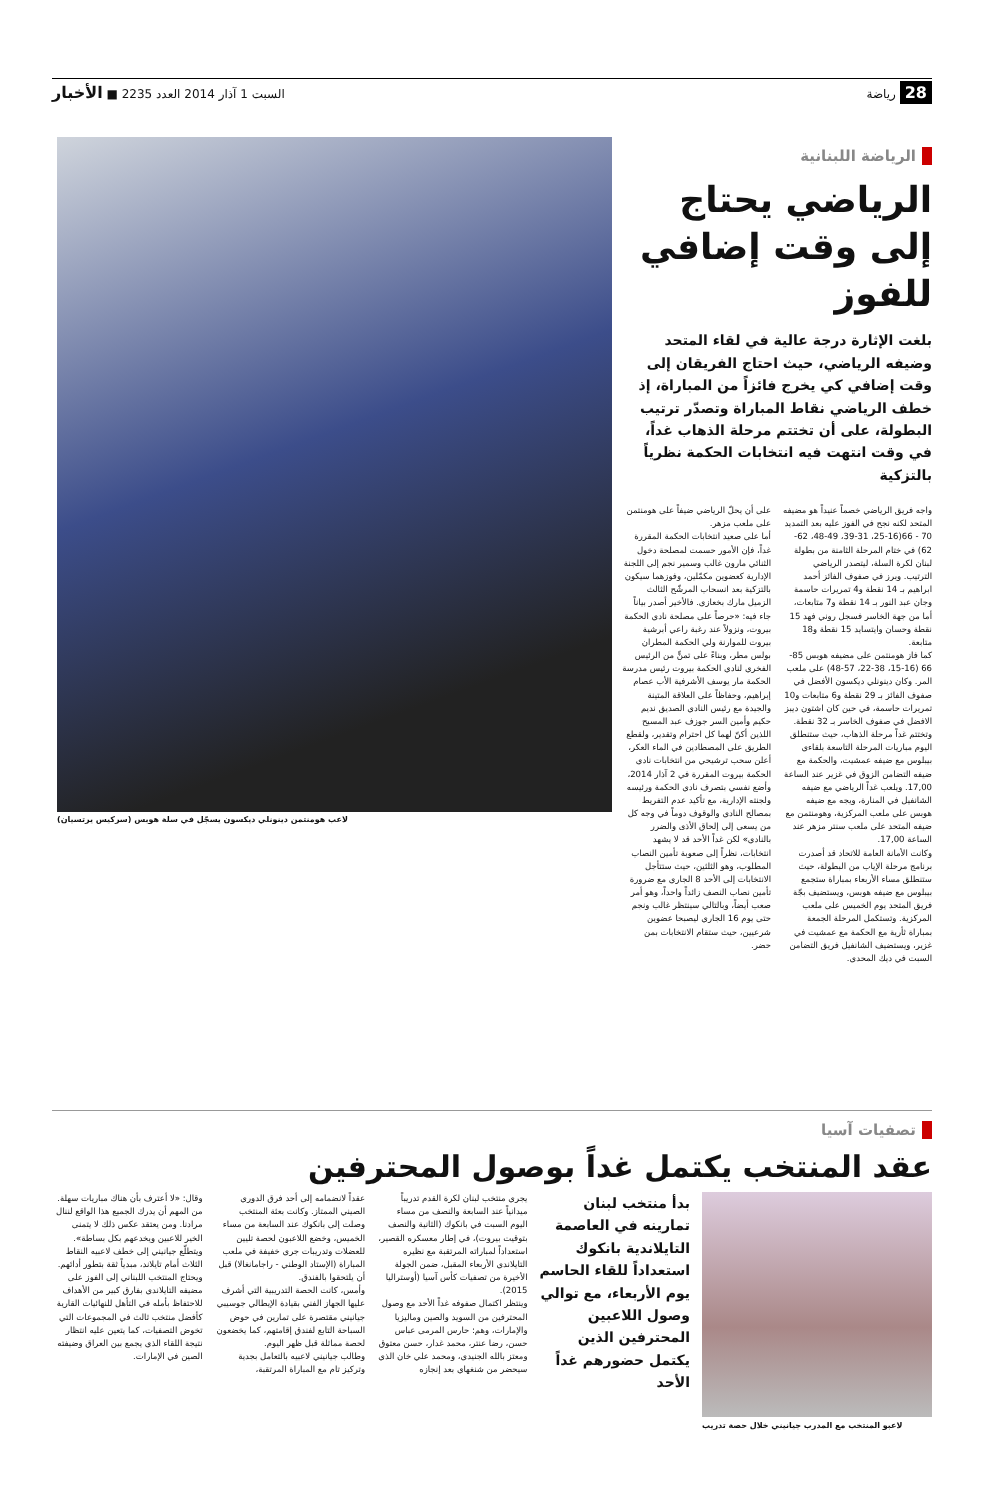28 رياضة السبت 1 آذار 2014 العدد 2235 ■ الأخبار
الرياضة اللبنانية
الرياضي يحتاج إلى وقت إضافي للفوز
بلغت الإثارة درجة عالية في لقاء المتحد وضيفه الرياضي، حيث احتاج الفريقان إلى وقت إضافي كي يخرج فائزاً من المباراة، إذ خطف الرياضي نقاط المباراة وتصدّر ترتيب البطولة، على أن تختتم مرحلة الذهاب غداً، في وقت انتهت فيه انتخابات الحكمة نظرياً بالتزكية
واجه فريق الرياضي خصماً عنيداً هو مضيفه المتحد لكنه نجح في الفوز عليه بعد التمديد 70 - 66(16-25، 31-39، 49-48، 62-62) في ختام المرحلة الثامنة من بطولة لبنان لكرة السلة، ليتصدر الرياضي الترتيب. وبرز في صفوف الفائز أحمد ابراهيم بـ 14 نقطة و4 تمريرات حاسمة وجان عبد النور بـ 14 نقطة و7 متابعات، أما من جهة الخاسر فسجل روني فهد 15 نقطة وحسان وايتساید 15 نقطة و18 متابعة.
كما فاز هومنتمن على مضيفه هوبس 85-66 (16-15، 38-22، 57-48) على ملعب المر. وكان دينونلي ديكسون الأفضل في صفوف الفائز بـ 29 نقطة و6 متابعات و10 تمريرات حاسمة، في حين كان اشتون ديبز الافضل في صفوف الخاسر بـ 32 نقطة.
وتختتم غداً مرحلة الذهاب، حيث ستنطلق اليوم مباريات المرحلة التاسعة بلقاءي بيبلوس مع ضيفه عمشيت، والحكمة مع ضيفه التضامن الزوق في غزير عند الساعة 17,00. ويلعب غداً الرياضي مع ضيفه الشانفيل في المنارة، ويجه مع ضيفه هوبس على ملعب المركزية، وهومنتمن مع ضيفه المتحد على ملعب سنتر مزهر عند الساعة 17,00.
وكانت الأمانة العامة للاتحاد قد أصدرت برنامج مرحلة الإياب من البطولة، حيث ستنطلق مساء الأربعاء بمباراة ستجمع بيبلوس مع ضيفه هوبس، ويستضيف بجّة فريق المتحد يوم الخميس على ملعب المركزية. وتستكمل المرحلة الجمعة بمباراة ثأرية مع الحكمة مع عمشيت في غزير، ويستضيف الشانفيل فريق التضامن السبت في ديك المحدي.
على أن يحلّ الرياضي ضيفاً على هومنتمن على ملعب مزهر.
أما على صعيد انتخابات الحكمة المقررة غداً، فإن الأمور حسمت لمصلحة دخول الثنائي مارون غالب وسمير نجم إلى اللجنة الإدارية كعضوين مكمّلين، وفوزهما سيكون بالتزكية بعد انسحاب المرشّح الثالث الزميل مارك بخعازي. فالأخير أصدر بياناً جاء فيه: «حرصاً على مصلحة نادي الحكمة بيروت، ونزولاً عند رغبة راعي أبرشية بيروت للموارنة ولي الحكمة المطران بولس مطر، وبناءً على تمنٍّ من الرئيس الفخري لنادي الحكمة بيروت رئيس مدرسة الحكمة مار يوسف الأشرفية الأب عصام إبراهيم، وحفاظاً على العلاقة المتينة والجيدة مع رئيس النادي الصديق نديم حكيم وأمين السر جوزف عبد المسيح اللذين أكنّ لهما كل احترام وتقدير، ولقطع الطريق على المصطادين في الماء العكر، أعلن سحب ترشيحي من انتخابات نادي الحكمة بيروت المقررة في 2 آذار 2014، وأضع نفسي بتصرف نادي الحكمة ورئيسه ولجنته الإدارية، مع تأكيد عدم التفريط بمصالح النادي والوقوف دوماً في وجه كل من يسعى إلى إلحاق الأذى والضرر بالنادي» لكن غداً الأحد قد لا يشهد انتخابات، نظراً إلى صعوبة تأمين النصاب المطلوب، وهو الثلثين، حيث ستتأجل الانتخابات إلى الأحد 8 الجاري مع ضرورة تأمين نصاب النصف زائداً واحداً، وهو أمر صعب أيضاً، وبالتالي سينتظر غالب ونجم حتى يوم 16 الجاري ليصبحا عضوين شرعيين، حيث ستقام الانتخابات بمن حضر.
لاعب هومنتمن دينونلي ديكسون يسجّل في سلة هوبس (سركيس يرتسيان)
تصفيات آسيا
عقد المنتخب يكتمل غداً بوصول المحترفين
لاعبو المنتخب مع المدرب جيانيني خلال حصة تدريب
بدأ منتخب لبنان تمارينه في العاصمة التايلاندية بانكوك استعداداً للقاء الحاسم يوم الأربعاء، مع توالي وصول اللاعبين المحترفين الذين يكتمل حضورهم غداً الأحد
يجري منتخب لبنان لكرة القدم تدريباً ميدانياً عند السابعة والنصف من مساء اليوم السبت في بانكوك (الثانية والنصف بتوقيت بيروت)، في إطار معسكره القصير، استعداداً لمباراته المرتقبة مع نظيره التايلاندي الأربعاء المقبل، ضمن الجولة الأخيرة من تصفيات كأس آسيا (أوستراليا 2015).
وينتظر اكتمال صفوفه غداً الأحد مع وصول المحترفين من السويد والصين وماليزيا والإمارات، وهم: حارس المرمى عباس حسن، رضا عنتر، محمد غدار، حسن معتوق ومعتز بالله الجنيدي، ومحمد علي خان الذي سيحضر من شنغهاي بعد إنجازه
عقداً لانضمامه إلى أحد فرق الدوري الصيني الممتاز. وكانت بعثة المنتخب وصلت إلى بانكوك عند السابعة من مساء الخميس، وخضع اللاعبون لحصة تليين للعضلات وتدريبات جري خفيفة في ملعب المباراة (الإستاد الوطني - راجامانغالا) قبل أن يلتحقوا بالفندق.
وأمس، كانت الحصة التدريبية التي أشرف عليها الجهاز الفني بقيادة الإيطالي جوسيبي جيانيني مقتصرة على تمارين في حوض السباحة التابع لفندق إقامتهم، كما يخضعون لحصة مماثلة قبل ظهر اليوم.
وطالب جيانيني لاعبيه بالتعامل بجدية وتركيز تام مع المباراة المرتقبة،
وقال: «لا أعترف بأن هناك مباريات سهلة. من المهم أن يدرك الجميع هذا الواقع لننال مرادنا. ومن يعتقد عكس ذلك لا يتمنى الخير للاعبين ويخدعهم بكل بساطة».
ويتطلّع جيانيني إلى خطف لاعبيه النقاط الثلاث أمام تايلاند، مبدياً ثقة بتطور أدائهم.
ويحتاج المنتخب اللبناني إلى الفوز على مضيفه التايلاندي بفارق كبير من الأهداف للاحتفاظ بأمله في التأهل للنهائيات القارية كأفضل منتخب ثالث في المجموعات التي تخوض التصفيات، كما يتعين عليه انتظار نتيجة اللقاء الذي يجمع بين العراق وضيفته الصين في الإمارات.